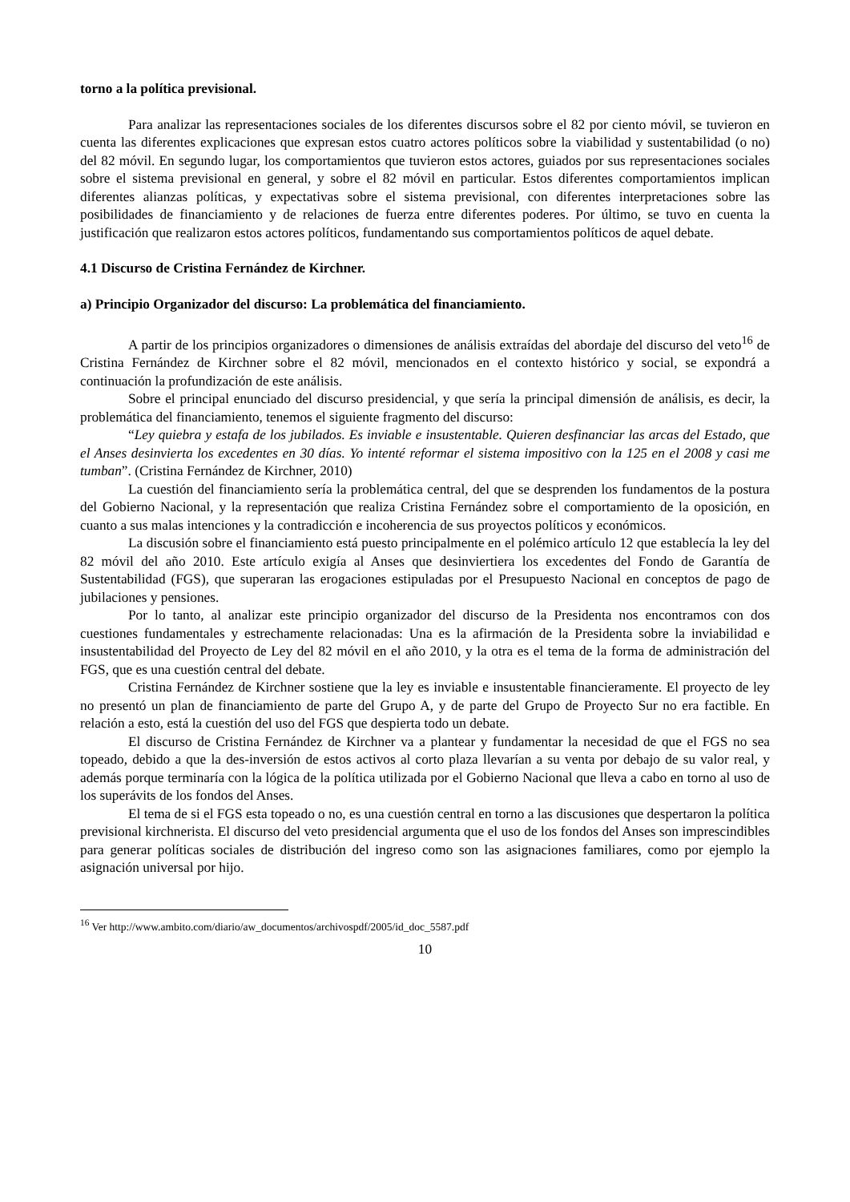torno a la política previsional.
Para analizar las representaciones sociales de los diferentes discursos sobre el 82 por ciento móvil, se tuvieron en cuenta las diferentes explicaciones que expresan estos cuatro actores políticos sobre la viabilidad y sustentabilidad (o no) del 82 móvil. En segundo lugar, los comportamientos que tuvieron estos actores, guiados por sus representaciones sociales sobre el sistema previsional en general, y sobre el 82 móvil en particular. Estos diferentes comportamientos implican diferentes alianzas políticas, y expectativas sobre el sistema previsional, con diferentes interpretaciones sobre las posibilidades de financiamiento y de relaciones de fuerza entre diferentes poderes. Por último, se tuvo en cuenta la justificación que realizaron estos actores políticos, fundamentando sus comportamientos políticos de aquel debate.
4.1 Discurso de Cristina Fernández de Kirchner.
a) Principio Organizador del discurso: La problemática del financiamiento.
A partir de los principios organizadores o dimensiones de análisis extraídas del abordaje del discurso del veto<sup>16</sup> de Cristina Fernández de Kirchner sobre el 82 móvil, mencionados en el contexto histórico y social, se expondrá a continuación la profundización de este análisis.
Sobre el principal enunciado del discurso presidencial, y que sería la principal dimensión de análisis, es decir, la problemática del financiamiento, tenemos el siguiente fragmento del discurso:
“Ley quiebra y estafa de los jubilados. Es inviable e insustentable. Quieren desfinanciar las arcas del Estado, que el Anses desinvierta los excedentes en 30 días. Yo intenté reformar el sistema impositivo con la 125 en el 2008 y casi me tumban”. (Cristina Fernández de Kirchner, 2010)
La cuestión del financiamiento sería la problemática central, del que se desprenden los fundamentos de la postura del Gobierno Nacional, y la representación que realiza Cristina Fernández sobre el comportamiento de la oposición, en cuanto a sus malas intenciones y la contradicción e incoherencia de sus proyectos políticos y económicos.
La discusión sobre el financiamiento está puesto principalmente en el polémico artículo 12 que establecía la ley del 82 móvil del año 2010. Este artículo exigía al Anses que desinviertiera los excedentes del Fondo de Garantía de Sustentabilidad (FGS), que superaran las erogaciones estipuladas por el Presupuesto Nacional en conceptos de pago de jubilaciones y pensiones.
Por lo tanto, al analizar este principio organizador del discurso de la Presidenta nos encontramos con dos cuestiones fundamentales y estrechamente relacionadas: Una es la afirmación de la Presidenta sobre la inviabilidad e insustentabilidad del Proyecto de Ley del 82 móvil en el año 2010, y la otra es el tema de la forma de administración del FGS, que es una cuestión central del debate.
Cristina Fernández de Kirchner sostiene que la ley es inviable e insustentable financieramente. El proyecto de ley no presentó un plan de financiamiento de parte del Grupo A, y de parte del Grupo de Proyecto Sur no era factible. En relación a esto, está la cuestión del uso del FGS que despierta todo un debate.
El discurso de Cristina Fernández de Kirchner va a plantear y fundamentar la necesidad de que el FGS no sea topeado, debido a que la des-inversión de estos activos al corto plaza llevarían a su venta por debajo de su valor real, y además porque terminaría con la lógica de la política utilizada por el Gobierno Nacional que lleva a cabo en torno al uso de los superávits de los fondos del Anses.
El tema de si el FGS esta topeado o no, es una cuestión central en torno a las discusiones que despertaron la política previsional kirchnerista. El discurso del veto presidencial argumenta que el uso de los fondos del Anses son imprescindibles para generar políticas sociales de distribución del ingreso como son las asignaciones familiares, como por ejemplo la asignación universal por hijo.
<sup>16</sup> Ver http://www.ambito.com/diario/aw_documentos/archivospdf/2005/id_doc_5587.pdf
10